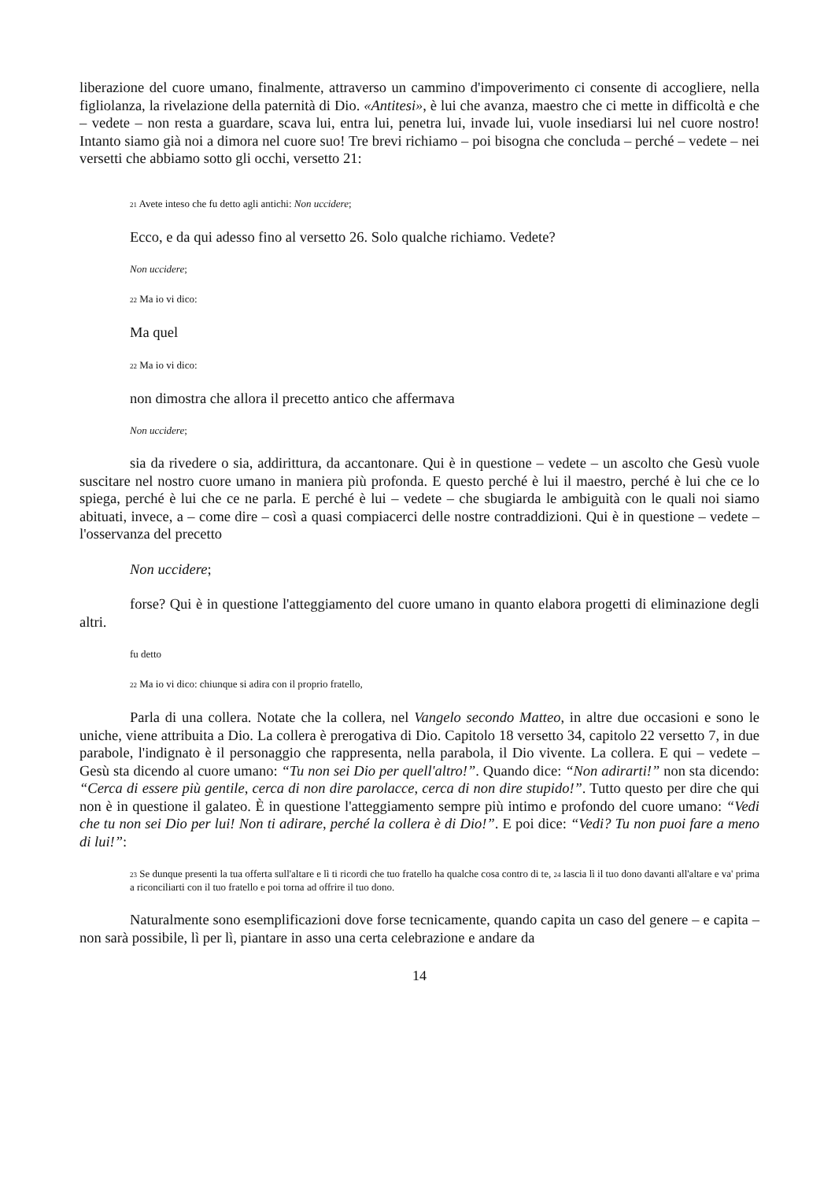liberazione del cuore umano, finalmente, attraverso un cammino d'impoverimento ci consente di accogliere, nella figliolanza, la rivelazione della paternità di Dio. «Antitesi», è lui che avanza, maestro che ci mette in difficoltà e che – vedete – non resta a guardare, scava lui, entra lui, penetra lui, invade lui, vuole insediarsi lui nel cuore nostro! Intanto siamo già noi a dimora nel cuore suo! Tre brevi richiamo – poi bisogna che concluda – perché – vedete – nei versetti che abbiamo sotto gli occhi, versetto 21:
<sup>21</sup> Avete inteso che fu detto agli antichi: Non uccidere;
Ecco, e da qui adesso fino al versetto 26. Solo qualche richiamo. Vedete?
Non uccidere;
<sup>22</sup> Ma io vi dico:
Ma quel
<sup>22</sup> Ma io vi dico:
non dimostra che allora il precetto antico che affermava
Non uccidere;
sia da rivedere o sia, addirittura, da accantonare. Qui è in questione – vedete – un ascolto che Gesù vuole suscitare nel nostro cuore umano in maniera più profonda. E questo perché è lui il maestro, perché è lui che ce lo spiega, perché è lui che ce ne parla. E perché è lui – vedete – che sbugiarda le ambiguità con le quali noi siamo abituati, invece, a – come dire – così a quasi compiacerci delle nostre contraddizioni. Qui è in questione – vedete – l'osservanza del precetto
Non uccidere;
forse? Qui è in questione l'atteggiamento del cuore umano in quanto elabora progetti di eliminazione degli altri.
fu detto
<sup>22</sup> Ma io vi dico: chiunque si adira con il proprio fratello,
Parla di una collera. Notate che la collera, nel Vangelo secondo Matteo, in altre due occasioni e sono le uniche, viene attribuita a Dio. La collera è prerogativa di Dio. Capitolo 18 versetto 34, capitolo 22 versetto 7, in due parabole, l'indignato è il personaggio che rappresenta, nella parabola, il Dio vivente. La collera. E qui – vedete – Gesù sta dicendo al cuore umano: “Tu non sei Dio per quell'altro!”. Quando dice: “Non adirarti!” non sta dicendo: “Cerca di essere più gentile, cerca di non dire parolacce, cerca di non dire stupido!”. Tutto questo per dire che qui non è in questione il galateo. È in questione l'atteggiamento sempre più intimo e profondo del cuore umano: “Vedi che tu non sei Dio per lui! Non ti adirare, perché la collera è di Dio!”. E poi dice: “Vedi? Tu non puoi fare a meno di lui!”:
<sup>23</sup> Se dunque presenti la tua offerta sull'altare e lì ti ricordi che tuo fratello ha qualche cosa contro di te, <sup>24</sup> lascia lì il tuo dono davanti all'altare e va' prima a riconciliarti con il tuo fratello e poi torna ad offrire il tuo dono.
Naturalmente sono esemplificazioni dove forse tecnicamente, quando capita un caso del genere – e capita – non sarà possibile, lì per lì, piantare in asso una certa celebrazione e andare da
14